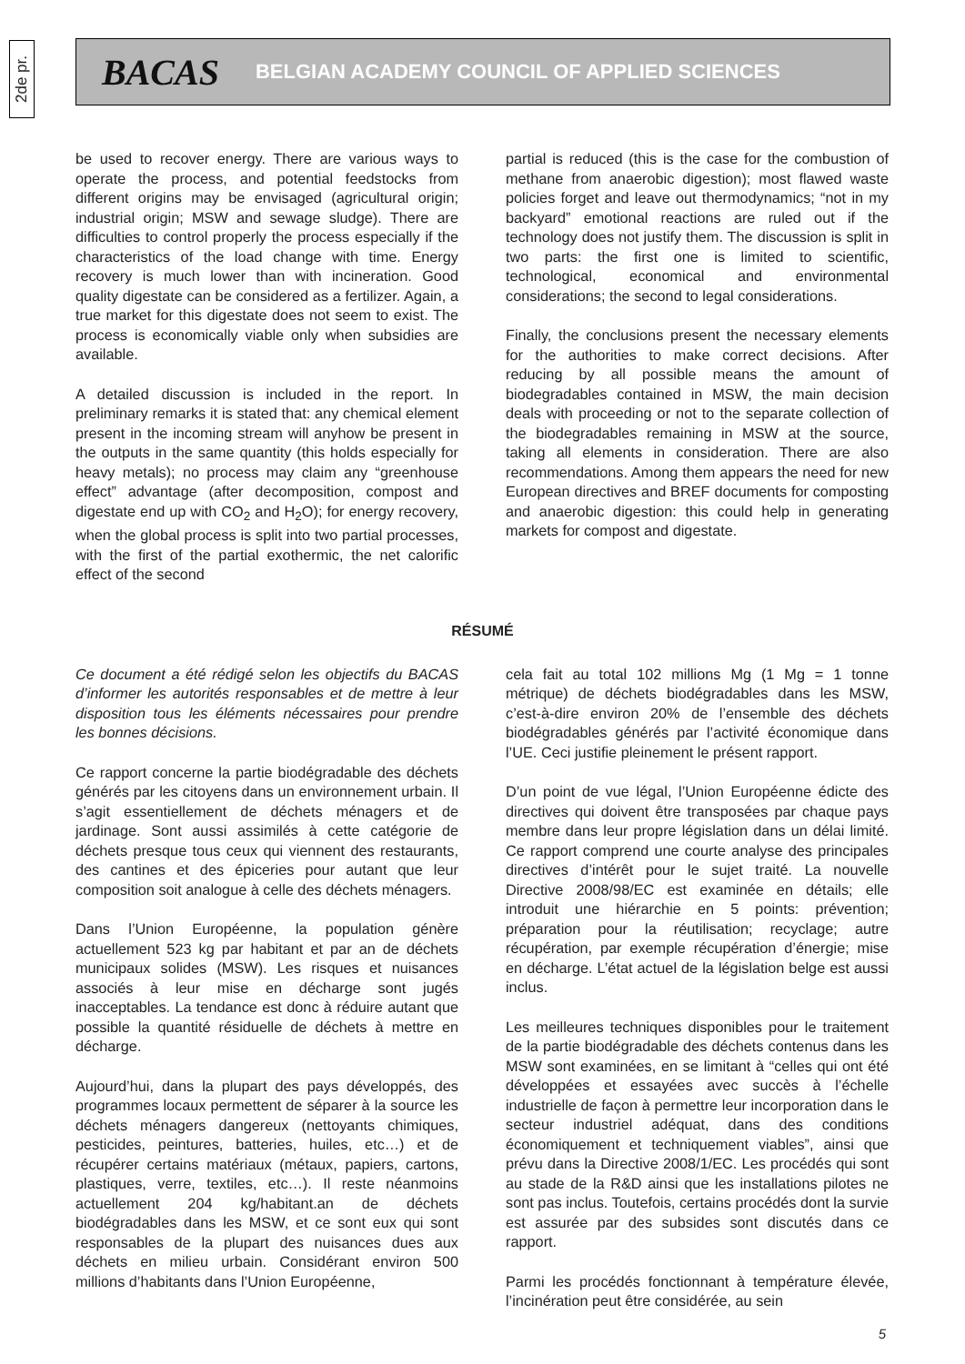2de pr.
BACAS BELGIAN ACADEMY COUNCIL OF APPLIED SCIENCES
be used to recover energy. There are various ways to operate the process, and potential feedstocks from different origins may be envisaged (agricultural origin; industrial origin; MSW and sewage sludge). There are difficulties to control properly the process especially if the characteristics of the load change with time. Energy recovery is much lower than with incineration. Good quality digestate can be considered as a fertilizer. Again, a true market for this digestate does not seem to exist. The process is economically viable only when subsidies are available.
A detailed discussion is included in the report. In preliminary remarks it is stated that: any chemical element present in the incoming stream will anyhow be present in the outputs in the same quantity (this holds especially for heavy metals); no process may claim any “greenhouse effect” advantage (after decomposition, compost and digestate end up with CO<sub>2</sub> and H<sub>2</sub>O); for energy recovery, when the global process is split into two partial processes, with the first of the partial exothermic, the net calorific effect of the second
partial is reduced (this is the case for the combustion of methane from anaerobic digestion); most flawed waste policies forget and leave out thermodynamics; “not in my backyard” emotional reactions are ruled out if the technology does not justify them. The discussion is split in two parts: the first one is limited to scientific, technological, economical and environmental considerations; the second to legal considerations.
Finally, the conclusions present the necessary elements for the authorities to make correct decisions. After reducing by all possible means the amount of biodegradables contained in MSW, the main decision deals with proceeding or not to the separate collection of the biodegradables remaining in MSW at the source, taking all elements in consideration. There are also recommendations. Among them appears the need for new European directives and BREF documents for composting and anaerobic digestion: this could help in generating markets for compost and digestate.
RÉSUMÉ
Ce document a été rédigé selon les objectifs du BACAS d’informer les autorités responsables et de mettre à leur disposition tous les éléments nécessaires pour prendre les bonnes décisions.
Ce rapport concerne la partie biodégradable des déchets générés par les citoyens dans un environnement urbain. Il s’agit essentiellement de déchets ménagers et de jardinage. Sont aussi assimilés à cette catégorie de déchets presque tous ceux qui viennent des restaurants, des cantines et des épiceries pour autant que leur composition soit analogue à celle des déchets ménagers.
Dans l’Union Européenne, la population génère actuellement 523 kg par habitant et par an de déchets municipaux solides (MSW). Les risques et nuisances associés à leur mise en décharge sont jugés inacceptables. La tendance est donc à réduire autant que possible la quantité résiduelle de déchets à mettre en décharge.
Aujourd’hui, dans la plupart des pays développés, des programmes locaux permettent de séparer à la source les déchets ménagers dangereux (nettoyants chimiques, pesticides, peintures, batteries, huiles, etc…) et de récupérer certains matériaux (métaux, papiers, cartons, plastiques, verre, textiles, etc…). Il reste néanmoins actuellement 204 kg/habitant.an de déchets biodégradables dans les MSW, et ce sont eux qui sont responsables de la plupart des nuisances dues aux déchets en milieu urbain. Considérant environ 500 millions d’habitants dans l’Union Européenne,
cela fait au total 102 millions Mg (1 Mg = 1 tonne métrique) de déchets biodégradables dans les MSW, c’est-à-dire environ 20% de l’ensemble des déchets biodégradables générés par l’activité économique dans l’UE. Ceci justifie pleinement le présent rapport.
D’un point de vue légal, l’Union Européenne édicte des directives qui doivent être transposées par chaque pays membre dans leur propre législation dans un délai limité. Ce rapport comprend une courte analyse des principales directives d’intérêt pour le sujet traité. La nouvelle Directive 2008/98/EC est examinée en détails; elle introduit une hiérarchie en 5 points: prévention; préparation pour la réutilisation; recyclage; autre récupération, par exemple récupération d’énergie; mise en décharge. L’état actuel de la législation belge est aussi inclus.
Les meilleures techniques disponibles pour le traitement de la partie biodégradable des déchets contenus dans les MSW sont examinées, en se limitant à “celles qui ont été développées et essayées avec succès à l’échelle industrielle de façon à permettre leur incorporation dans le secteur industriel adéquat, dans des conditions économiquement et techniquement viables”, ainsi que prévu dans la Directive 2008/1/EC. Les procédés qui sont au stade de la R&D ainsi que les installations pilotes ne sont pas inclus. Toutefois, certains procédés dont la survie est assurée par des subsides sont discutés dans ce rapport.
Parmi les procédés fonctionnant à température élevée, l’incinération peut être considérée, au sein
5